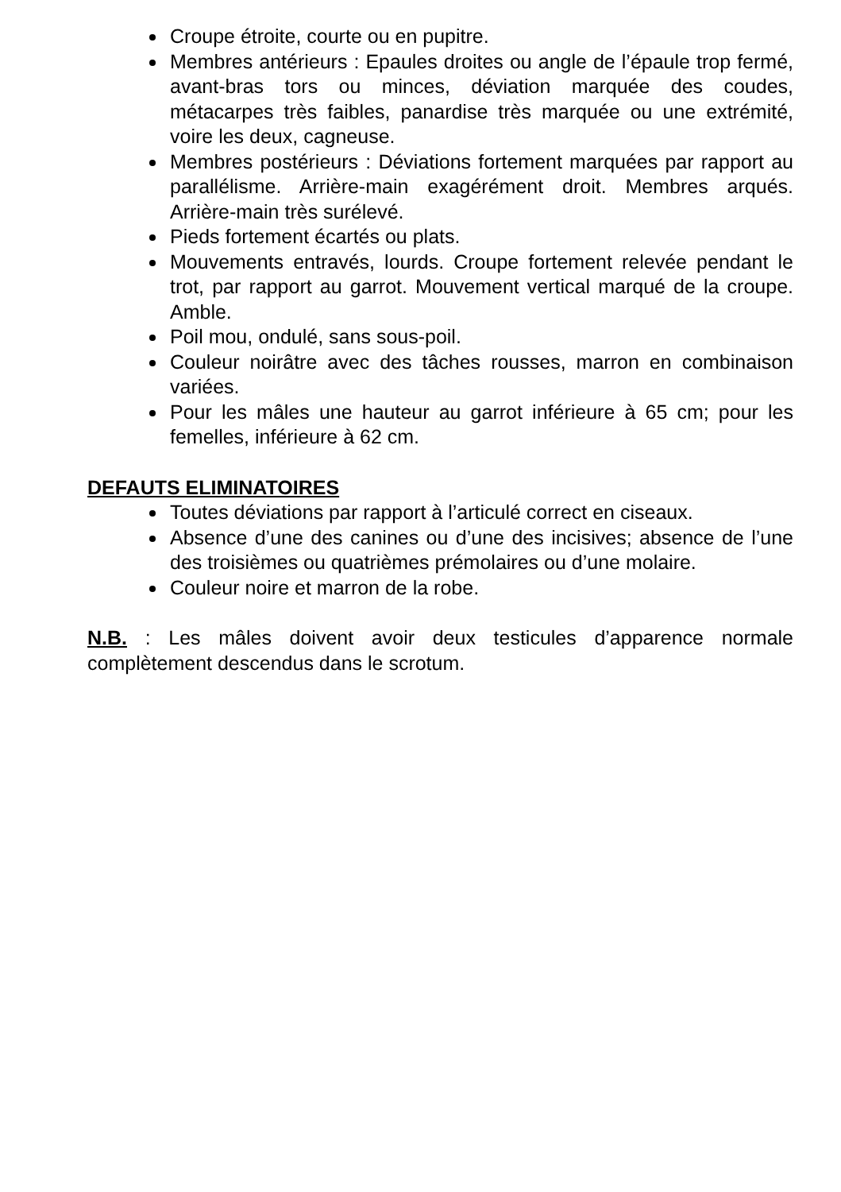Croupe étroite, courte ou en pupitre.
Membres antérieurs : Epaules droites ou angle de l’épaule trop fermé, avant-bras tors ou minces, déviation marquée des coudes, métacarpes très faibles, panardise très marquée ou une extrémité, voire les deux, cagneuse.
Membres postérieurs : Déviations fortement marquées par rapport au parallélisme. Arrière-main exagérément droit. Membres arqués. Arrière-main très surélevé.
Pieds fortement écartés ou plats.
Mouvements entravés, lourds. Croupe fortement relevée pendant le trot, par rapport au garrot. Mouvement vertical marqué de la croupe. Amble.
Poil mou, ondulé, sans sous-poil.
Couleur noirâtre avec des tâches rousses, marron en combinaison variées.
Pour les mâles une hauteur au garrot inférieure à 65 cm; pour les femelles, inférieure à 62 cm.
DEFAUTS ELIMINATOIRES
Toutes déviations par rapport à l’articulé correct en ciseaux.
Absence d’une des canines ou d’une des incisives; absence de l’une des troisièmes ou quatrièmes prémolaires ou d’une molaire.
Couleur noire et marron de la robe.
N.B. : Les mâles doivent avoir deux testicules d’apparence normale complètement descendus dans le scrotum.